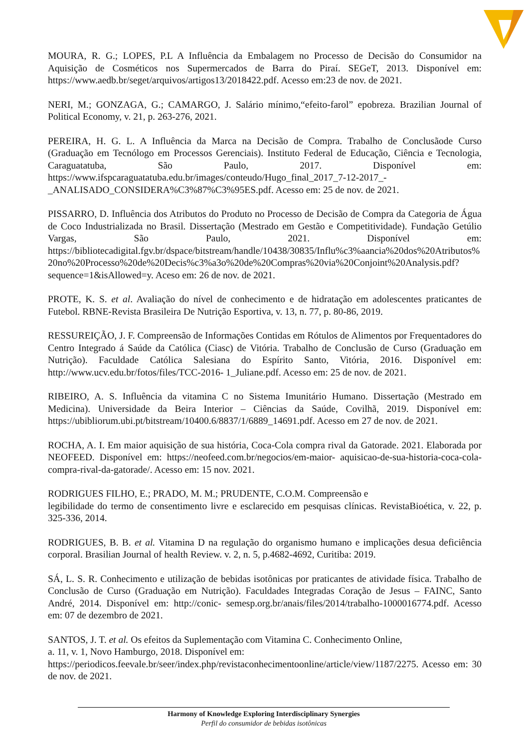MOURA, R. G.; LOPES, P.L A Influência da Embalagem no Processo de Decisão do Consumidor na Aquisição de Cosméticos nos Supermercados de Barra do Piraí. SEGeT, 2013. Disponível em: https://www.aedb.br/seget/arquivos/artigos13/2018422.pdf. Acesso em:23 de nov. de 2021.
NERI, M.; GONZAGA, G.; CAMARGO, J. Salário mínimo,“efeito-farol” epobreza. Brazilian Journal of Political Economy, v. 21, p. 263-276, 2021.
PEREIRA, H. G. L. A Influência da Marca na Decisão de Compra. Trabalho de Conclusãode Curso (Graduação em Tecnólogo em Processos Gerenciais). Instituto Federal de Educação, Ciência e Tecnologia, Caraguatatuba, São Paulo, 2017. Disponível em: https://www.ifspcaraguatatuba.edu.br/images/conteudo/Hugo_final_2017_7-12-2017_-_ANALISADO_CONSIDERA%C3%87%C3%95ES.pdf. Acesso em: 25 de nov. de 2021.
PISSARRO, D. Influência dos Atributos do Produto no Processo de Decisão de Compra da Categoria de Água de Coco Industrializada no Brasil. Dissertação (Mestrado em Gestão e Competitividade). Fundação Getúlio Vargas, São Paulo, 2021. Disponível em: https://bibliotecadigital.fgv.br/dspace/bitstream/handle/10438/30835/Influ%c3%aancia%20dos%20Atributos%20no%20Processo%20de%20Decis%c3%a3o%20de%20Compras%20via%20Conjoint%20Analysis.pdf?sequence=1&isAllowed=y. Aceso em: 26 de nov. de 2021.
PROTE, K. S. et al. Avaliação do nível de conhecimento e de hidratação em adolescentes praticantes de Futebol. RBNE-Revista Brasileira De Nutrição Esportiva, v. 13, n. 77, p. 80-86, 2019.
RESSUREIÇÃO, J. F. Compreensão de Informações Contidas em Rótulos de Alimentos por Frequentadores do Centro Integrado á Saúde da Católica (Ciasc) de Vitória. Trabalho de Conclusão de Curso (Graduação em Nutrição). Faculdade Católica Salesiana do Espírito Santo, Vitória, 2016. Disponível em: http://www.ucv.edu.br/fotos/files/TCC-2016- 1_Juliane.pdf. Acesso em: 25 de nov. de 2021.
RIBEIRO, A. S. Influência da vitamina C no Sistema Imunitário Humano. Dissertação (Mestrado em Medicina). Universidade da Beira Interior – Ciências da Saúde, Covilhã, 2019. Disponível em: https://ubibliorum.ubi.pt/bitstream/10400.6/8837/1/6889_14691.pdf. Acesso em 27 de nov. de 2021.
ROCHA, A. I. Em maior aquisição de sua história, Coca-Cola compra rival da Gatorade. 2021. Elaborada por NEOFEED. Disponível em: https://neofeed.com.br/negocios/em-maior- aquisicao-de-sua-historia-coca-cola-compra-rival-da-gatorade/. Acesso em: 15 nov. 2021.
RODRIGUES FILHO, E.; PRADO, M. M.; PRUDENTE, C.O.M. Compreensão e
legibilidade do termo de consentimento livre e esclarecido em pesquisas clínicas. RevistaBioética, v. 22, p. 325-336, 2014.
RODRIGUES, B. B. et al. Vitamina D na regulação do organismo humano e implicações desua deficiência corporal. Brasilian Journal of health Review. v. 2, n. 5, p.4682-4692, Curitiba: 2019.
SÁ, L. S. R. Conhecimento e utilização de bebidas isotônicas por praticantes de atividade física. Trabalho de Conclusão de Curso (Graduação em Nutrição). Faculdades Integradas Coração de Jesus – FAINC, Santo André, 2014. Disponível em: http://conic- semesp.org.br/anais/files/2014/trabalho-1000016774.pdf. Acesso em: 07 de dezembro de 2021.
SANTOS, J. T. et al. Os efeitos da Suplementação com Vitamina C. Conhecimento Online,
a. 11, v. 1, Novo Hamburgo, 2018. Disponível em:
https://periodicos.feevale.br/seer/index.php/revistaconhecimentoonline/article/view/1187/2275. Acesso em: 30 de nov. de 2021.
Harmony of Knowledge Exploring Interdisciplinary Synergies
Perfil do consumidor de bebidas isotônicas